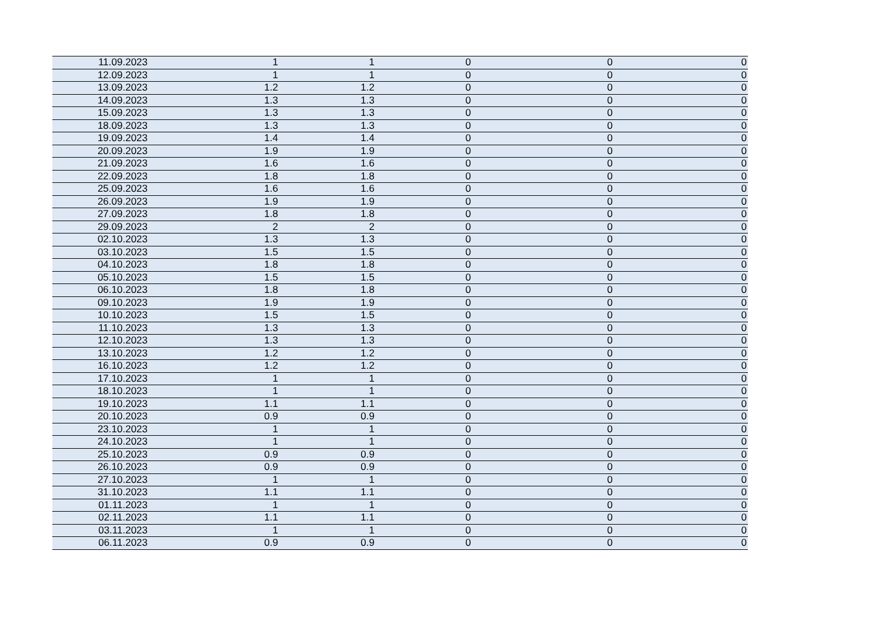| 11.09.2023 | 1 | 1 | 0 | 0 | 0 |
| 12.09.2023 | 1 | 1 | 0 | 0 | 0 |
| 13.09.2023 | 1.2 | 1.2 | 0 | 0 | 0 |
| 14.09.2023 | 1.3 | 1.3 | 0 | 0 | 0 |
| 15.09.2023 | 1.3 | 1.3 | 0 | 0 | 0 |
| 18.09.2023 | 1.3 | 1.3 | 0 | 0 | 0 |
| 19.09.2023 | 1.4 | 1.4 | 0 | 0 | 0 |
| 20.09.2023 | 1.9 | 1.9 | 0 | 0 | 0 |
| 21.09.2023 | 1.6 | 1.6 | 0 | 0 | 0 |
| 22.09.2023 | 1.8 | 1.8 | 0 | 0 | 0 |
| 25.09.2023 | 1.6 | 1.6 | 0 | 0 | 0 |
| 26.09.2023 | 1.9 | 1.9 | 0 | 0 | 0 |
| 27.09.2023 | 1.8 | 1.8 | 0 | 0 | 0 |
| 29.09.2023 | 2 | 2 | 0 | 0 | 0 |
| 02.10.2023 | 1.3 | 1.3 | 0 | 0 | 0 |
| 03.10.2023 | 1.5 | 1.5 | 0 | 0 | 0 |
| 04.10.2023 | 1.8 | 1.8 | 0 | 0 | 0 |
| 05.10.2023 | 1.5 | 1.5 | 0 | 0 | 0 |
| 06.10.2023 | 1.8 | 1.8 | 0 | 0 | 0 |
| 09.10.2023 | 1.9 | 1.9 | 0 | 0 | 0 |
| 10.10.2023 | 1.5 | 1.5 | 0 | 0 | 0 |
| 11.10.2023 | 1.3 | 1.3 | 0 | 0 | 0 |
| 12.10.2023 | 1.3 | 1.3 | 0 | 0 | 0 |
| 13.10.2023 | 1.2 | 1.2 | 0 | 0 | 0 |
| 16.10.2023 | 1.2 | 1.2 | 0 | 0 | 0 |
| 17.10.2023 | 1 | 1 | 0 | 0 | 0 |
| 18.10.2023 | 1 | 1 | 0 | 0 | 0 |
| 19.10.2023 | 1.1 | 1.1 | 0 | 0 | 0 |
| 20.10.2023 | 0.9 | 0.9 | 0 | 0 | 0 |
| 23.10.2023 | 1 | 1 | 0 | 0 | 0 |
| 24.10.2023 | 1 | 1 | 0 | 0 | 0 |
| 25.10.2023 | 0.9 | 0.9 | 0 | 0 | 0 |
| 26.10.2023 | 0.9 | 0.9 | 0 | 0 | 0 |
| 27.10.2023 | 1 | 1 | 0 | 0 | 0 |
| 31.10.2023 | 1.1 | 1.1 | 0 | 0 | 0 |
| 01.11.2023 | 1 | 1 | 0 | 0 | 0 |
| 02.11.2023 | 1.1 | 1.1 | 0 | 0 | 0 |
| 03.11.2023 | 1 | 1 | 0 | 0 | 0 |
| 06.11.2023 | 0.9 | 0.9 | 0 | 0 | 0 |